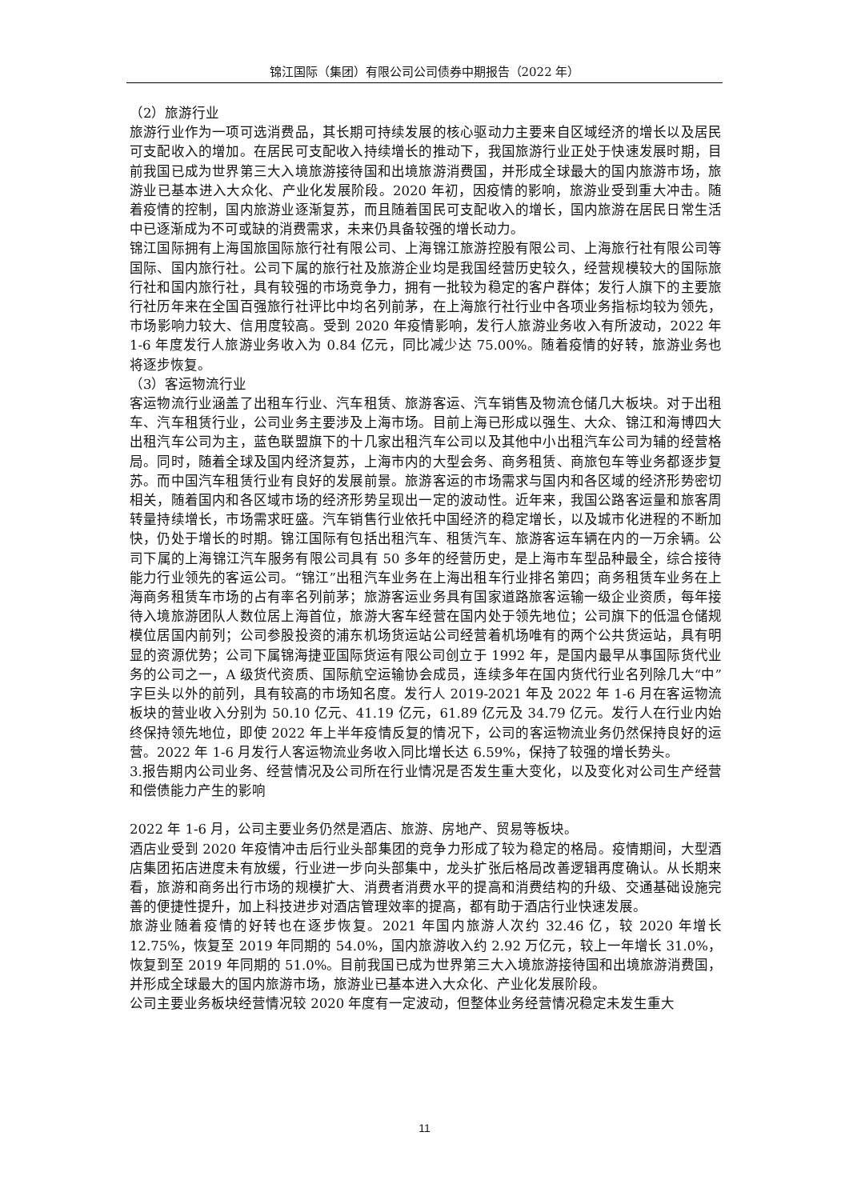锦江国际（集团）有限公司公司债券中期报告（2022 年）
（2）旅游行业
旅游行业作为一项可选消费品，其长期可持续发展的核心驱动力主要来自区域经济的增长以及居民可支配收入的增加。在居民可支配收入持续增长的推动下，我国旅游行业正处于快速发展时期，目前我国已成为世界第三大入境旅游接待国和出境旅游消费国，并形成全球最大的国内旅游市场，旅游业已基本进入大众化、产业化发展阶段。2020 年初，因疫情的影响，旅游业受到重大冲击。随着疫情的控制，国内旅游业逐渐复苏，而且随着国民可支配收入的增长，国内旅游在居民日常生活中已逐渐成为不可或缺的消费需求，未来仍具备较强的增长动力。
锦江国际拥有上海国旅国际旅行社有限公司、上海锦江旅游控股有限公司、上海旅行社有限公司等国际、国内旅行社。公司下属的旅行社及旅游企业均是我国经营历史较久，经营规模较大的国际旅行社和国内旅行社，具有较强的市场竞争力，拥有一批较为稳定的客户群体；发行人旗下的主要旅行社历年来在全国百强旅行社评比中均名列前茅，在上海旅行社行业中各项业务指标均较为领先，市场影响力较大、信用度较高。受到 2020 年疫情影响，发行人旅游业务收入有所波动，2022 年 1-6 年度发行人旅游业务收入为 0.84 亿元，同比减少达 75.00%。随着疫情的好转，旅游业务也将逐步恢复。
（3）客运物流行业
客运物流行业涵盖了出租车行业、汽车租赁、旅游客运、汽车销售及物流仓储几大板块。对于出租车、汽车租赁行业，公司业务主要涉及上海市场。目前上海已形成以强生、大众、锦江和海博四大出租汽车公司为主，蓝色联盟旗下的十几家出租汽车公司以及其他中小出租汽车公司为辅的经营格局。同时，随着全球及国内经济复苏，上海市内的大型会务、商务租赁、商旅包车等业务都逐步复苏。而中国汽车租赁行业有良好的发展前景。旅游客运的市场需求与国内和各区域的经济形势密切相关，随着国内和各区域市场的经济形势呈现出一定的波动性。近年来，我国公路客运量和旅客周转量持续增长，市场需求旺盛。汽车销售行业依托中国经济的稳定增长，以及城市化进程的不断加快，仍处于增长的时期。锦江国际有包括出租汽车、租赁汽车、旅游客运车辆在内的一万余辆。公司下属的上海锦江汽车服务有限公司具有 50 多年的经营历史，是上海市车型品种最全，综合接待能力行业领先的客运公司。“锦江”出租汽车业务在上海出租车行业排名第四；商务租赁车业务在上海商务租赁车市场的占有率名列前茅；旅游客运业务具有国家道路旅客运输一级企业资质，每年接待入境旅游团队人数位居上海首位，旅游大客车经营在国内处于领先地位；公司旗下的低温仓储规模位居国内前列；公司参股投资的浦东机场货运站公司经营着机场唯有的两个公共货运站，具有明显的资源优势；公司下属锦海捷亚国际货运有限公司创立于 1992 年，是国内最早从事国际货代业务的公司之一，A 级货代资质、国际航空运输协会成员，连续多年在国内货代行业名列除几大“中”字巨头以外的前列，具有较高的市场知名度。发行人 2019-2021 年及 2022 年 1-6 月在客运物流板块的营业收入分别为 50.10 亿元、41.19 亿元，61.89 亿元及 34.79 亿元。发行人在行业内始终保持领先地位，即使 2022 年上半年疫情反复的情况下，公司的客运物流业务仍然保持良好的运营。2022 年 1-6 月发行人客运物流业务收入同比增长达 6.59%，保持了较强的增长势头。
3.报告期内公司业务、经营情况及公司所在行业情况是否发生重大变化，以及变化对公司生产经营和偿债能力产生的影响
2022 年 1-6 月，公司主要业务仍然是酒店、旅游、房地产、贸易等板块。
酒店业受到 2020 年疫情冲击后行业头部集团的竞争力形成了较为稳定的格局。疫情期间，大型酒店集团拓店进度未有放缓，行业进一步向头部集中，龙头扩张后格局改善逻辑再度确认。从长期来看，旅游和商务出行市场的规模扩大、消费者消费水平的提高和消费结构的升级、交通基础设施完善的便捷性提升，加上科技进步对酒店管理效率的提高，都有助于酒店行业快速发展。
旅游业随着疫情的好转也在逐步恢复。2021 年国内旅游人次约 32.46 亿，较 2020 年增长 12.75%，恢复至 2019 年同期的 54.0%，国内旅游收入约 2.92 万亿元，较上一年增长 31.0%，恢复到至 2019 年同期的 51.0%。目前我国已成为世界第三大入境旅游接待国和出境旅游消费国，并形成全球最大的国内旅游市场，旅游业已基本进入大众化、产业化发展阶段。
公司主要业务板块经营情况较 2020 年度有一定波动，但整体业务经营情况稳定未发生重大
11